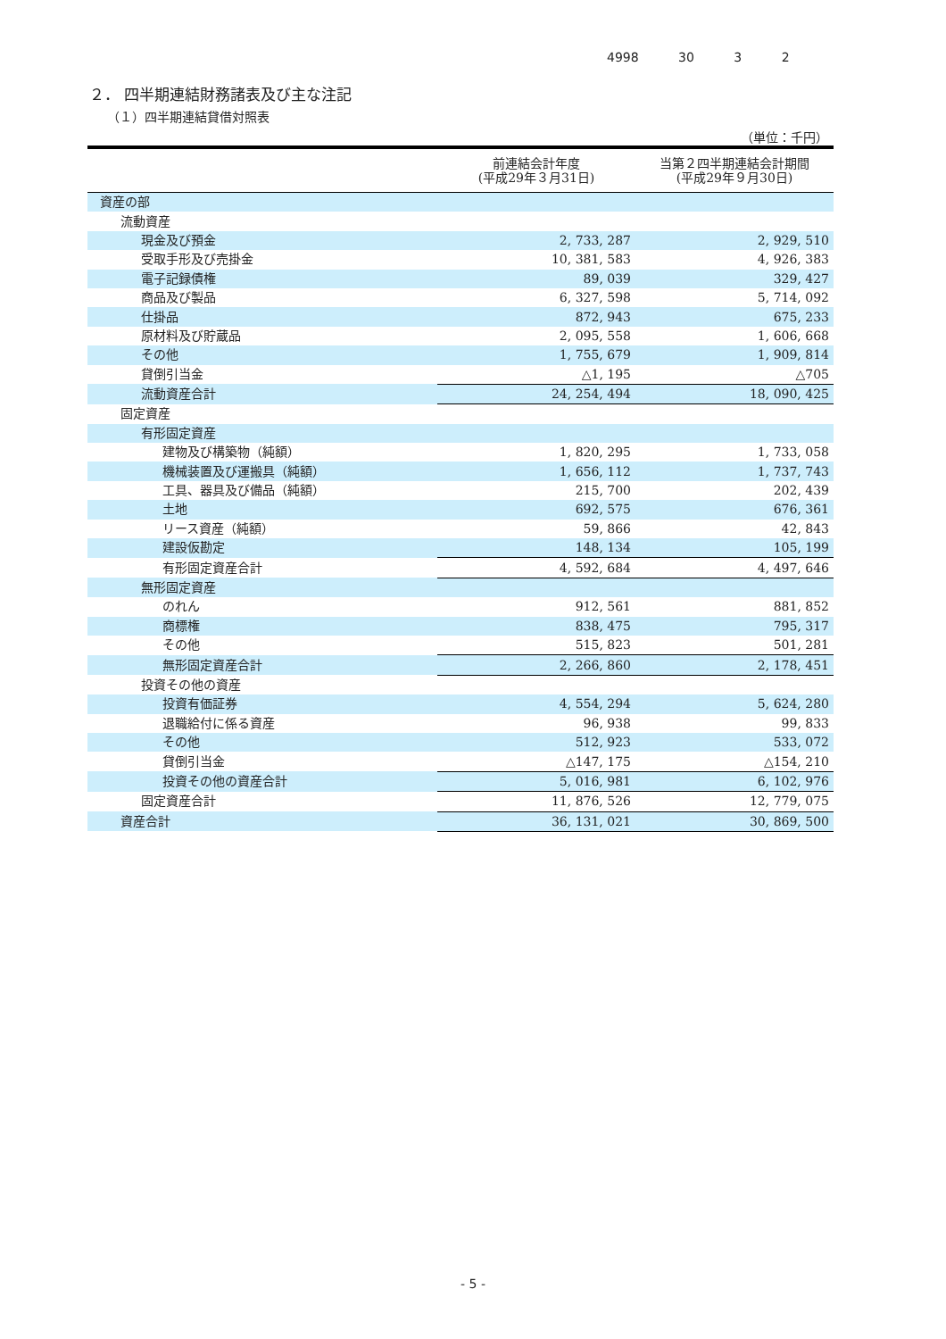4998 30 3 2
２． 四半期連結財務諸表及び主な注記
（１）四半期連結貸借対照表
（単位：千円）
| | 前連結会計年度 (平成29年３月31日) | 当第２四半期連結会計期間 (平成29年９月30日) |
| --- | --- | --- |
| 資産の部 | | |
| 流動資産 | | |
| 現金及び預金 | 2, 733, 287 | 2, 929, 510 |
| 受取手形及び売掛金 | 10, 381, 583 | 4, 926, 383 |
| 電子記録債権 | 89, 039 | 329, 427 |
| 商品及び製品 | 6, 327, 598 | 5, 714, 092 |
| 仕掛品 | 872, 943 | 675, 233 |
| 原材料及び貯蔵品 | 2, 095, 558 | 1, 606, 668 |
| その他 | 1, 755, 679 | 1, 909, 814 |
| 貸倒引当金 | △1, 195 | △705 |
| 流動資産合計 | 24, 254, 494 | 18, 090, 425 |
| 固定資産 | | |
| 有形固定資産 | | |
| 建物及び構築物（純額） | 1, 820, 295 | 1, 733, 058 |
| 機械装置及び運搬具（純額） | 1, 656, 112 | 1, 737, 743 |
| 工具、器具及び備品（純額） | 215, 700 | 202, 439 |
| 土地 | 692, 575 | 676, 361 |
| リース資産（純額） | 59, 866 | 42, 843 |
| 建設仮勘定 | 148, 134 | 105, 199 |
| 有形固定資産合計 | 4, 592, 684 | 4, 497, 646 |
| 無形固定資産 | | |
| のれん | 912, 561 | 881, 852 |
| 商標権 | 838, 475 | 795, 317 |
| その他 | 515, 823 | 501, 281 |
| 無形固定資産合計 | 2, 266, 860 | 2, 178, 451 |
| 投資その他の資産 | | |
| 投資有価証券 | 4, 554, 294 | 5, 624, 280 |
| 退職給付に係る資産 | 96, 938 | 99, 833 |
| その他 | 512, 923 | 533, 072 |
| 貸倒引当金 | △147, 175 | △154, 210 |
| 投資その他の資産合計 | 5, 016, 981 | 6, 102, 976 |
| 固定資産合計 | 11, 876, 526 | 12, 779, 075 |
| 資産合計 | 36, 131, 021 | 30, 869, 500 |
- 5 -